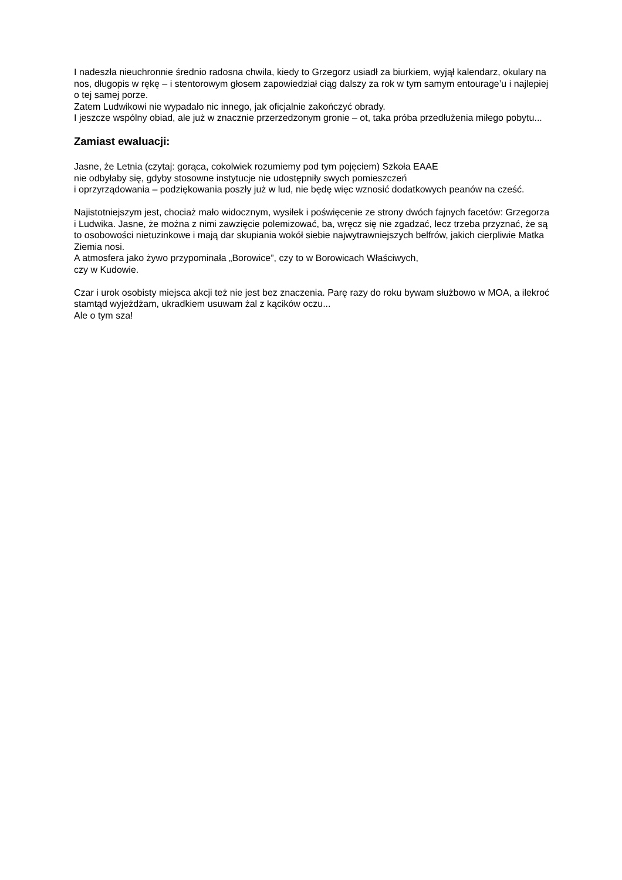I nadeszła nieuchronnie średnio radosna chwila, kiedy to Grzegorz usiadł za biurkiem, wyjął kalendarz, okulary na nos, długopis w rękę – i stentorowym głosem zapowiedział ciąg dalszy za rok w tym samym entourage’u i najlepiej o tej samej porze.
Zatem Ludwikowi nie wypadało nic innego, jak oficjalnie zakończyć obrady.
I jeszcze wspólny obiad, ale już w znacznie przerzedzonym gronie – ot, taka próba przedłużenia miłego pobytu...
Zamiast ewaluacji:
Jasne, że Letnia (czytaj: gorąca, cokolwiek rozumiemy pod tym pojęciem) Szkoła EAAE
nie odbyłaby się, gdyby stosowne instytucje nie udostępniły swych pomieszczeń
i oprzyrządowania – podziękowania poszły już w lud, nie będę więc wznosić dodatkowych peanów na cześć.
Najistotniejszym jest, chociaż mało widocznym, wysiłek i poświęcenie ze strony dwóch fajnych facetów: Grzegorza i Ludwika. Jasne, że można z nimi zawzięcie polemizować, ba, wręcz się nie zgadzać, lecz trzeba przyznać, że są to osobowości nietuzinkowe i mają dar skupiania wokół siebie najwytrawniejszych belfrów, jakich cierpliwie Matka Ziemia nosi.
A atmosfera jako żywo przypominała „Borowice”, czy to w Borowicach Właściwych,
czy w Kudowie.
Czar i urok osobisty miejsca akcji też nie jest bez znaczenia. Parę razy do roku bywam służbowo w MOA, a ilekroć stamtąd wyjeżdżam, ukradkiem usuwam żal z kącików oczu...
Ale o tym sza!